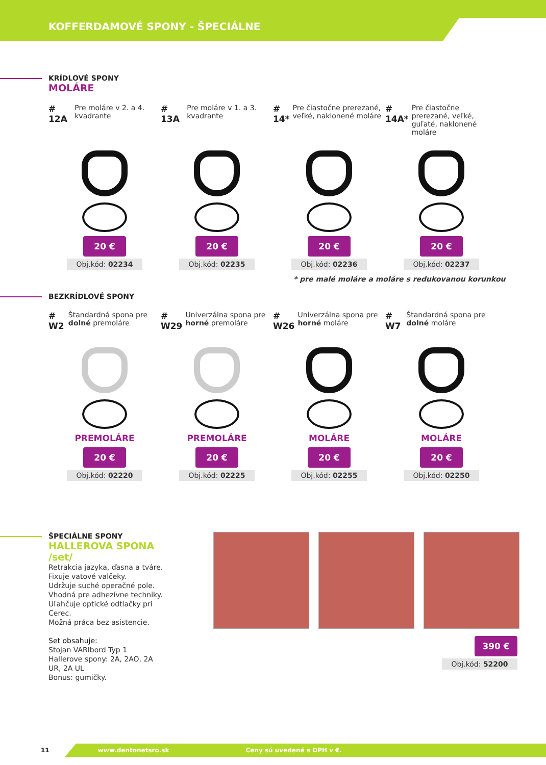KOFFERDAMOVÉ SPONY - ŠPECIÁLNE
KRÍDLOVÉ SPONY
MOLÁRE
# 12A Pre moláre v 2. a 4. kvadrante
20 €
Obj.kód: 02234
# 13A Pre moláre v 1. a 3. kvadrante
20 €
Obj.kód: 02235
# 14* Pre čiastočne prerezané, veľké, naklonené moláre
20 €
Obj.kód: 02236
# 14A* Pre čiastočne prerezané, veľké, guľaté, naklonené moláre
20 €
Obj.kód: 02237
* pre malé moláre a moláre s redukovanou korunkou
BEZKRÍDLOVÉ SPONY
# W2 Štandardná spona pre dolné premoláre
PREMOLÁRE
20 €
Obj.kód: 02220
# W29 Univerzálna spona pre horné premoláre
PREMOLÁRE
20 €
Obj.kód: 02225
# W26 Univerzálna spona pre horné moláre
MOLÁRE
20 €
Obj.kód: 02255
# W7 Štandardná spona pre dolné moláre
MOLÁRE
20 €
Obj.kód: 02250
ŠPECIÁLNE SPONY
HALLEROVA SPONA /set/
Retrakcia jazyka, ďasna a tváre.
Fixuje vatové valčeky.
Udržuje suché operačné pole.
Vhodná pre adhezívne techniky.
Uľahčuje optické odtlačky pri Cerec.
Možná práca bez asistencie.
Set obsahuje:
Stojan VARIbord Typ 1
Hallerove spony: 2A, 2AO, 2A UR, 2A UL
Bonus: gumičky.
390 €
Obj.kód: 52200
11 www.dentonetsro.sk Ceny sú uvedené s DPH v €.